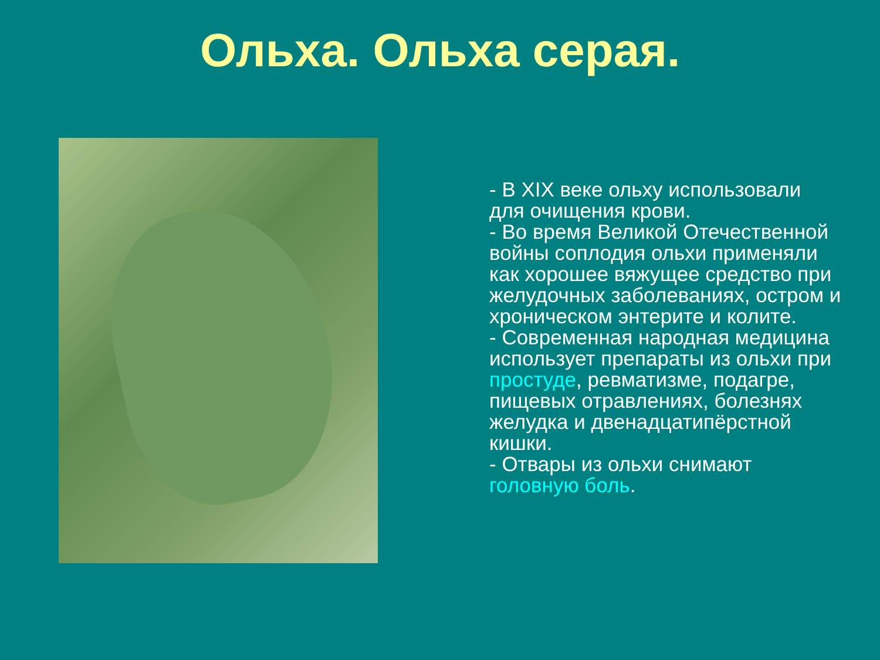Ольха. Ольха серая.
- В XIX веке ольху использовали для очищения крови.
- Во время Великой Отечественной войны соплодия ольхи применяли как хорошее вяжущее средство при желудочных заболеваниях, остром и хроническом энтерите и колите.
- Современная народная медицина использует препараты из ольхи при простуде, ревматизме, подагре, пищевых отравлениях, болезнях желудка и двенадцатипёрстной кишки.
- Отвары из ольхи снимают головную боль.